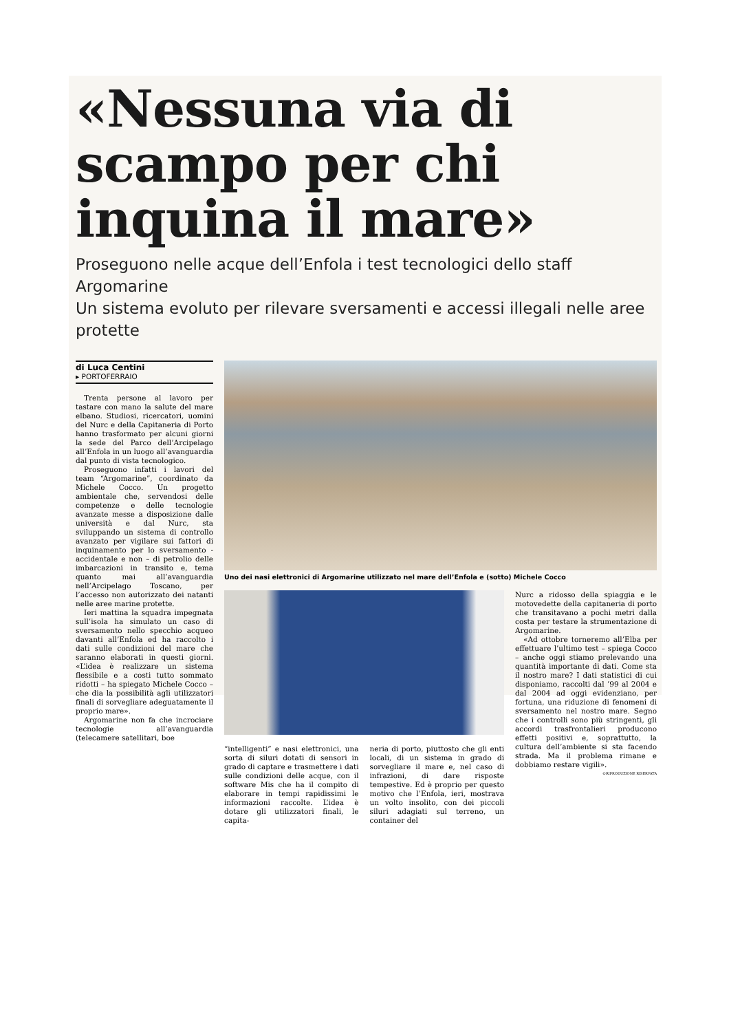«Nessuna via di scampo per chi inquina il mare»
Proseguono nelle acque dell’Enfola i test tecnologici dello staff Argomarine
Un sistema evoluto per rilevare sversamenti e accessi illegali nelle aree protette
di Luca Centini
▸ PORTOFERRAIO
Trenta persone al lavoro per tastare con mano la salute del mare elbano. Studiosi, ricercatori, uomini del Nurc e della Capitaneria di Porto hanno trasformato per alcuni giorni la sede del Parco dell’Arcipelago all’Enfola in un luogo all’avanguardia dal punto di vista tecnologico.
Proseguono infatti i lavori del team “Argomarine”, coordinato da Michele Cocco. Un progetto ambientale che, servendosi delle competenze e delle tecnologie avanzate messe a disposizione dalle università e dal Nurc, sta sviluppando un sistema di controllo avanzato per vigilare sui fattori di inquinamento per lo sversamento - accidentale e non – di petrolio delle imbarcazioni in transito e, tema quanto mai all’avanguardia nell’Arcipelago Toscano, per l’accesso non autorizzato dei natanti nelle aree marine protette.
Ieri mattina la squadra impegnata sull’isola ha simulato un caso di sversamento nello specchio acqueo davanti all’Enfola ed ha raccolto i dati sulle condizioni del mare che saranno elaborati in questi giorni. «L’idea è realizzare un sistema flessibile e a costi tutto sommato ridotti – ha spiegato Michele Cocco – che dia la possibilità agli utilizzatori finali di sorvegliare adeguatamente il proprio mare».
Argomarine non fa che incrociare tecnologie all’avanguardia (telecamere satellitari, boe
Uno dei nasi elettronici di Argomarine utilizzato nel mare dell’Enfola e (sotto) Michele Cocco
“intelligenti” e nasi elettronici, una sorta di siluri dotati di sensori in grado di captare e trasmettere i dati sulle condizioni delle acque, con il software Mis che ha il compito di elaborare in tempi rapidissimi le informazioni raccolte. L’idea è dotare gli utilizzatori finali, le capita-
neria di porto, piuttosto che gli enti locali, di un sistema in grado di sorvegliare il mare e, nel caso di infrazioni, di dare risposte tempestive. Ed è proprio per questo motivo che l’Enfola, ieri, mostrava un volto insolito, con dei piccoli siluri adagiati sul terreno, un container del
Nurc a ridosso della spiaggia e le motovedette della capitaneria di porto che transitavano a pochi metri dalla costa per testare la strumentazione di Argomarine.
«Ad ottobre torneremo all’Elba per effettuare l’ultimo test – spiega Cocco – anche oggi stiamo prelevando una quantità importante di dati. Come sta il nostro mare? I dati statistici di cui disponiamo, raccolti dal ’99 al 2004 e dal 2004 ad oggi evidenziano, per fortuna, una riduzione di fenomeni di sversamento nel nostro mare. Segno che i controlli sono più stringenti, gli accordi trasfrontalieri producono effetti positivi e, soprattutto, la cultura dell’ambiente si sta facendo strada. Ma il problema rimane e dobbiamo restare vigili».
©RIPRODUZIONE RISERVATA